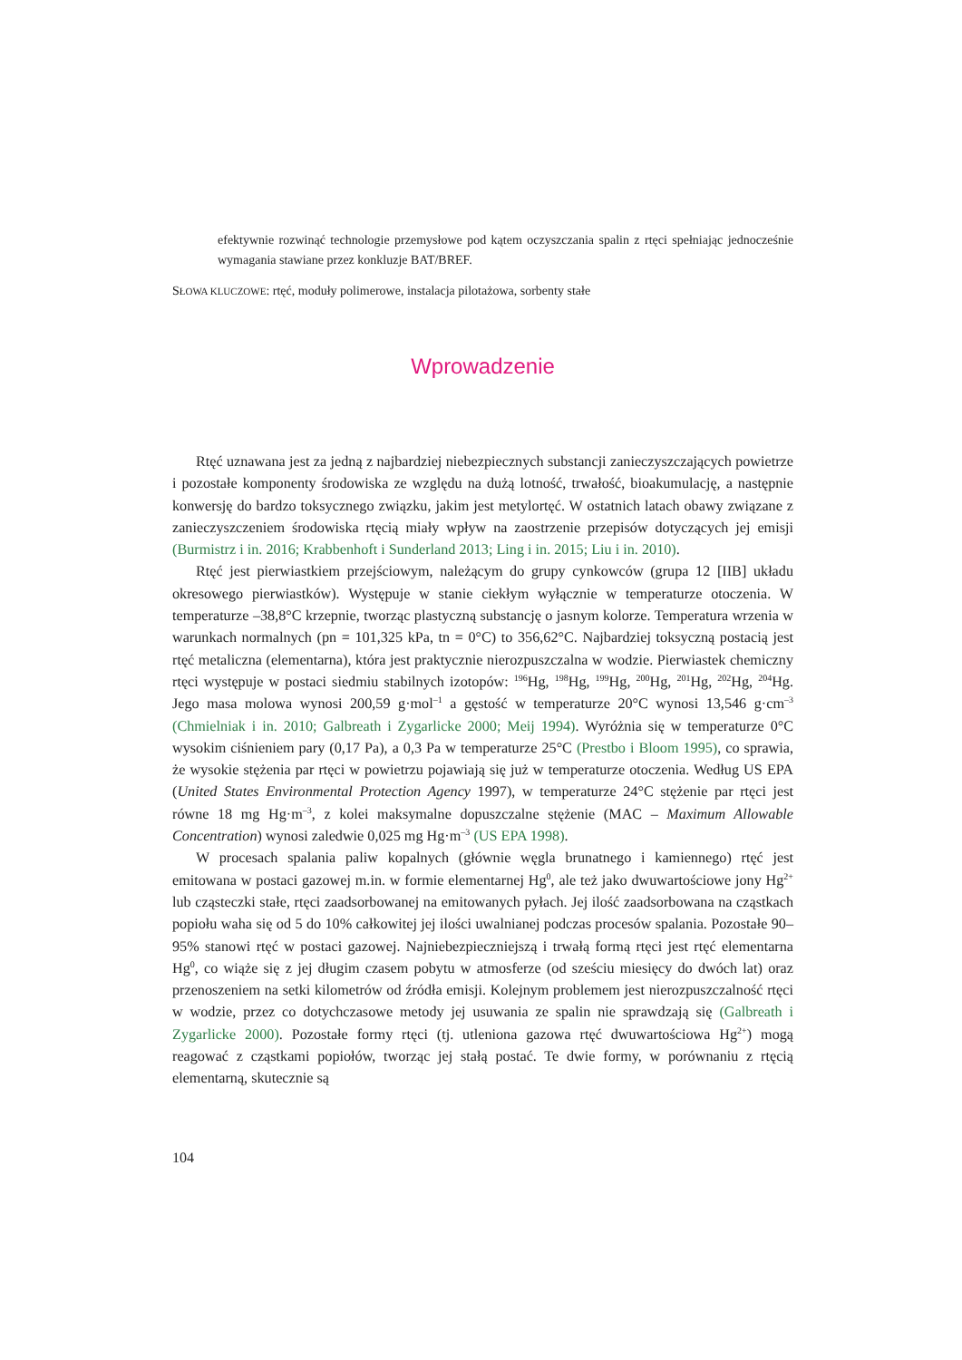efektywnie rozwinąć technologie przemysłowe pod kątem oczyszczania spalin z rtęci spełniając jednocześnie wymagania stawiane przez konkluzje BAT/BREF.
SŁOWA KLUCZOWE: rtęć, moduły polimerowe, instalacja pilotażowa, sorbenty stałe
Wprowadzenie
Rtęć uznawana jest za jedną z najbardziej niebezpiecznych substancji zanieczyszczających powietrze i pozostałe komponenty środowiska ze względu na dużą lotność, trwałość, bioakumulację, a następnie konwersję do bardzo toksycznego związku, jakim jest metylortęć. W ostatnich latach obawy związane z zanieczyszczeniem środowiska rtęcią miały wpływ na zaostrzenie przepisów dotyczących jej emisji (Burmistrz i in. 2016; Krabbenhoft i Sunderland 2013; Ling i in. 2015; Liu i in. 2010).
Rtęć jest pierwiastkiem przejściowym, należącym do grupy cynkowców (grupa 12 [IIB] układu okresowego pierwiastków). Występuje w stanie ciekłym wyłącznie w temperaturze otoczenia. W temperaturze –38,8°C krzepnie, tworząc plastyczną substancję o jasnym kolorze. Temperatura wrzenia w warunkach normalnych (pn = 101,325 kPa, tn = 0°C) to 356,62°C. Najbardziej toksyczną postacią jest rtęć metaliczna (elementarna), która jest praktycznie nierozpuszczalna w wodzie. Pierwiastek chemiczny rtęci występuje w postaci siedmiu stabilnych izotopów: <sup>196</sup>Hg, <sup>198</sup>Hg, <sup>199</sup>Hg, <sup>200</sup>Hg, <sup>201</sup>Hg, <sup>202</sup>Hg, <sup>204</sup>Hg. Jego masa molowa wynosi 200,59 g·mol<sup>–1</sup> a gęstość w temperaturze 20°C wynosi 13,546 g·cm<sup>–3</sup> (Chmielniak i in. 2010; Galbreath i Zygarlicke 2000; Meij 1994). Wyróżnia się w temperaturze 0°C wysokim ciśnieniem pary (0,17 Pa), a 0,3 Pa w temperaturze 25°C (Prestbo i Bloom 1995), co sprawia, że wysokie stężenia par rtęci w powietrzu pojawiają się już w temperaturze otoczenia. Według US EPA (United States Environmental Protection Agency 1997), w temperaturze 24°C stężenie par rtęci jest równe 18 mg Hg·m<sup>–3</sup>, z kolei maksymalne dopuszczalne stężenie (MAC – Maximum Allowable Concentration) wynosi zaledwie 0,025 mg Hg·m<sup>–3</sup> (US EPA 1998).
W procesach spalania paliw kopalnych (głównie węgla brunatnego i kamiennego) rtęć jest emitowana w postaci gazowej m.in. w formie elementarnej Hg<sup>0</sup>, ale też jako dwuwartościowe jony Hg<sup>2+</sup> lub cząsteczki stałe, rtęci zaadsorbowanej na emitowanych pyłach. Jej ilość zaadsorbowana na cząstkach popiołu waha się od 5 do 10% całkowitej jej ilości uwalnianej podczas procesów spalania. Pozostałe 90–95% stanowi rtęć w postaci gazowej. Najniebezpieczniejszą i trwałą formą rtęci jest rtęć elementarna Hg<sup>0</sup>, co wiąże się z jej długim czasem pobytu w atmosferze (od sześciu miesięcy do dwóch lat) oraz przenoszeniem na setki kilometrów od źródła emisji. Kolejnym problemem jest nierozpuszczalność rtęci w wodzie, przez co dotychczasowe metody jej usuwania ze spalin nie sprawdzają się (Galbreath i Zygarlicke 2000). Pozostałe formy rtęci (tj. utleniona gazowa rtęć dwuwartościowa Hg<sup>2+</sup>) mogą reagować z cząstkami popiołów, tworząc jej stałą postać. Te dwie formy, w porównaniu z rtęcią elementarną, skutecznie są
104